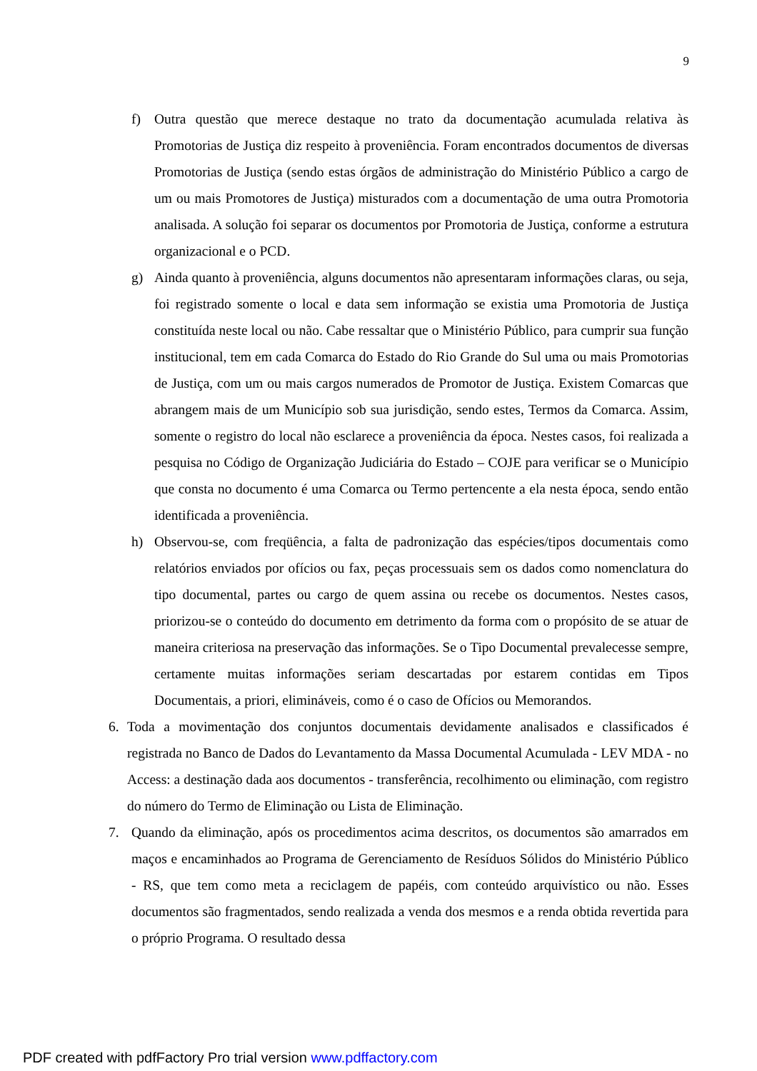9
f) Outra questão que merece destaque no trato da documentação acumulada relativa às Promotorias de Justiça diz respeito à proveniência. Foram encontrados documentos de diversas Promotorias de Justiça (sendo estas órgãos de administração do Ministério Público a cargo de um ou mais Promotores de Justiça) misturados com a documentação de uma outra Promotoria analisada. A solução foi separar os documentos por Promotoria de Justiça, conforme a estrutura organizacional e o PCD.
g) Ainda quanto à proveniência, alguns documentos não apresentaram informações claras, ou seja, foi registrado somente o local e data sem informação se existia uma Promotoria de Justiça constituída neste local ou não. Cabe ressaltar que o Ministério Público, para cumprir sua função institucional, tem em cada Comarca do Estado do Rio Grande do Sul uma ou mais Promotorias de Justiça, com um ou mais cargos numerados de Promotor de Justiça. Existem Comarcas que abrangem mais de um Município sob sua jurisdição, sendo estes, Termos da Comarca. Assim, somente o registro do local não esclarece a proveniência da época. Nestes casos, foi realizada a pesquisa no Código de Organização Judiciária do Estado – COJE para verificar se o Município que consta no documento é uma Comarca ou Termo pertencente a ela nesta época, sendo então identificada a proveniência.
h) Observou-se, com freqüência, a falta de padronização das espécies/tipos documentais como relatórios enviados por ofícios ou fax, peças processuais sem os dados como nomenclatura do tipo documental, partes ou cargo de quem assina ou recebe os documentos. Nestes casos, priorizou-se o conteúdo do documento em detrimento da forma com o propósito de se atuar de maneira criteriosa na preservação das informações. Se o Tipo Documental prevalecesse sempre, certamente muitas informações seriam descartadas por estarem contidas em Tipos Documentais, a priori, elimináveis, como é o caso de Ofícios ou Memorandos.
6. Toda a movimentação dos conjuntos documentais devidamente analisados e classificados é registrada no Banco de Dados do Levantamento da Massa Documental Acumulada - LEV MDA - no Access: a destinação dada aos documentos - transferência, recolhimento ou eliminação, com registro do número do Termo de Eliminação ou Lista de Eliminação.
7. Quando da eliminação, após os procedimentos acima descritos, os documentos são amarrados em maços e encaminhados ao Programa de Gerenciamento de Resíduos Sólidos do Ministério Público - RS, que tem como meta a reciclagem de papéis, com conteúdo arquivístico ou não. Esses documentos são fragmentados, sendo realizada a venda dos mesmos e a renda obtida revertida para o próprio Programa. O resultado dessa
PDF created with pdfFactory Pro trial version www.pdffactory.com